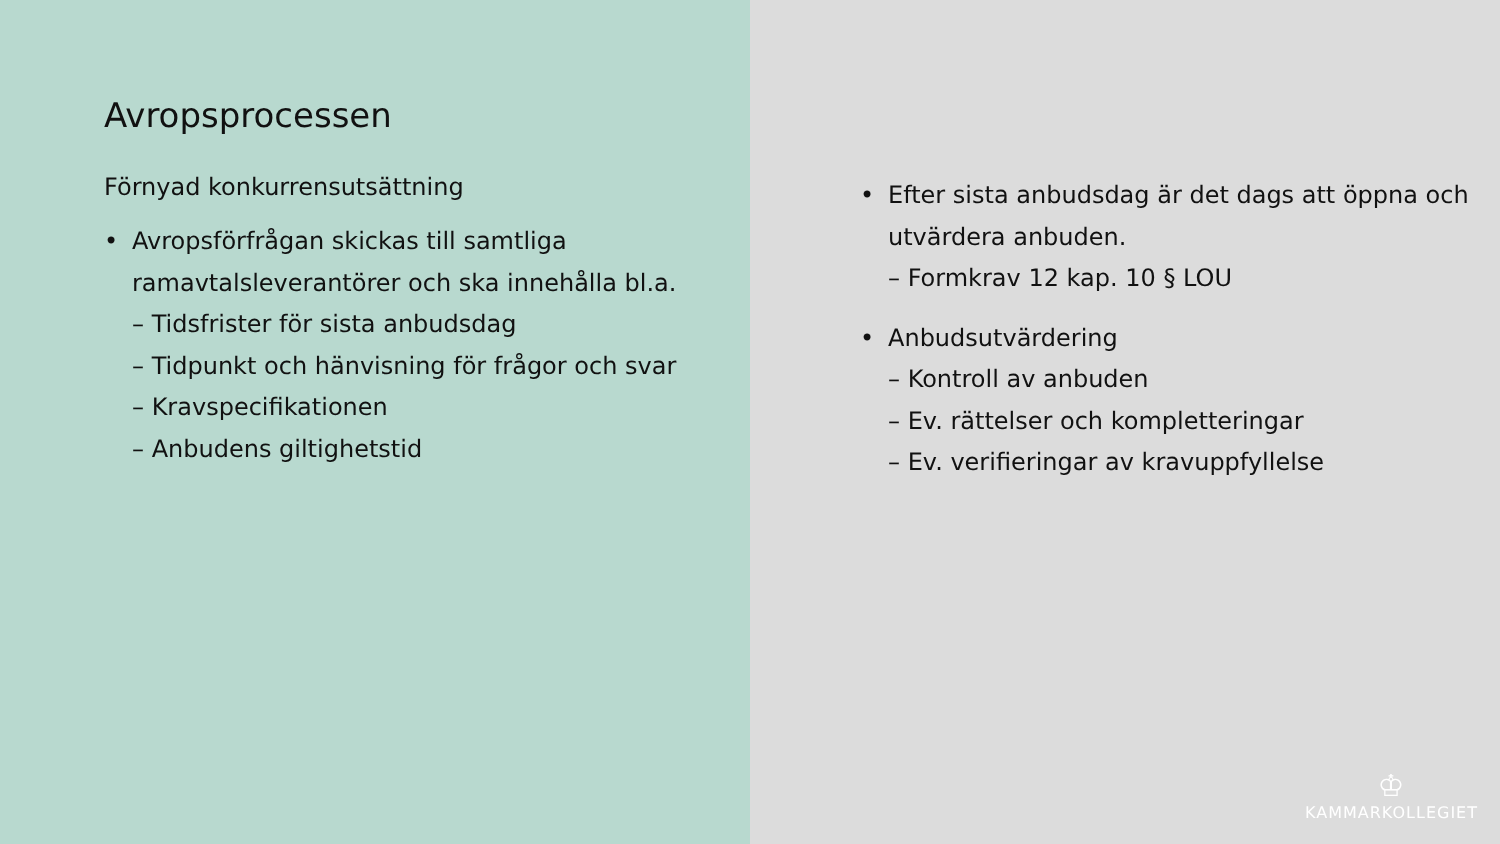Avropsprocessen
Förnyad konkurrensutsättning
• Avropsförfrågan skickas till samtliga ramavtalsleverantörer och ska innehålla bl.a.
– Tidsfrister för sista anbudsdag
– Tidpunkt och hänvisning för frågor och svar
– Kravspecifikationen
– Anbudens giltighetstid
• Efter sista anbudsdag är det dags att öppna och utvärdera anbuden.
– Formkrav 12 kap. 10 § LOU
• Anbudsutvärdering
– Kontroll av anbuden
– Ev. rättelser och kompletteringar
– Ev. verifieringar av kravuppfyllelse
♔
KAMMARKOLLEGIET